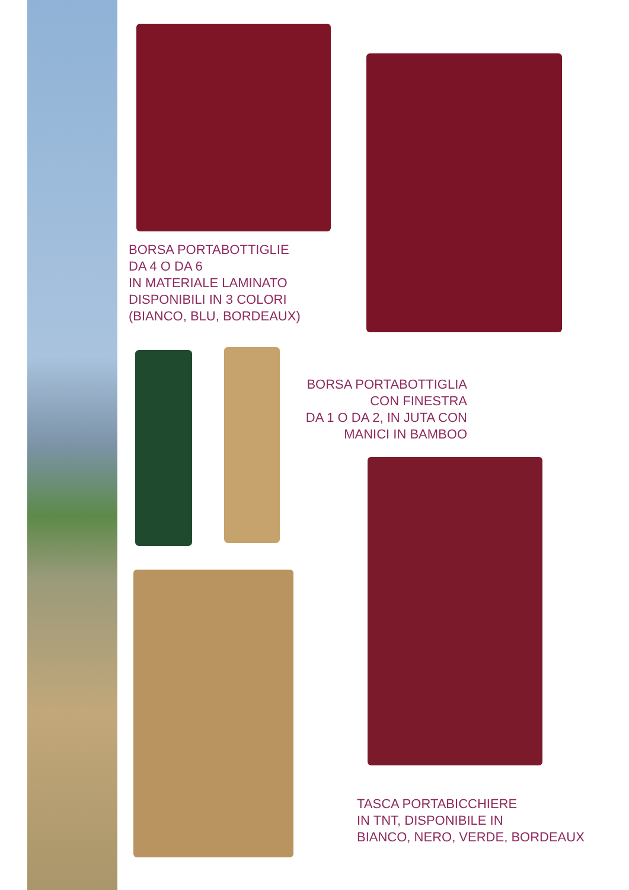BORSA PORTABOTTIGLIE
DA 4 O DA 6
IN MATERIALE LAMINATO
DISPONIBILI IN 3 COLORI
(BIANCO, BLU, BORDEAUX)
BORSA PORTABOTTIGLIA
CON FINESTRA
DA 1 O DA 2, IN JUTA CON
MANICI IN BAMBOO
TASCA PORTABICCHIERE
IN TNT, DISPONIBILE IN
BIANCO, NERO, VERDE, BORDEAUX